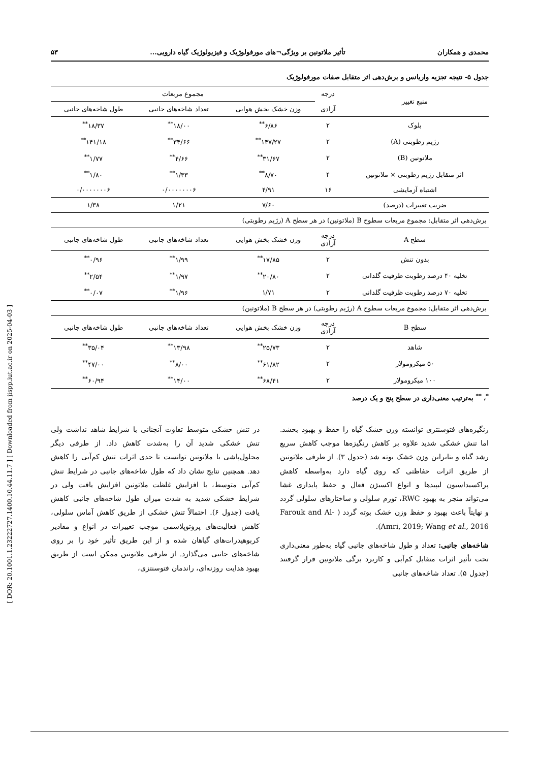[ DOR: 20.1001.1.23222727.1400.10.44.11.7 ] [ Downloaded from jispp.iut.ac.ir on 2025-04-03 ]
محمدی و همکاران تأثیر ملاتونین بر ویژگی¬های مورفولوژیک و فیزیولوژیک گیاه دارویی... ۵۳
جدول ۵- نتیجه تجزیه واریانس و برش‌دهی اثر متقابل صفات مورفولوژیک
| منبع تغییر | درجه | مجموع مربعات | | |
| --- | --- | --- | --- | --- |
| | آزادی | وزن خشک بخش هوایی | تعداد شاخه‌های جانبی | طول شاخه‌های جانبی |
| بلوک | ۲ | ۶/۸۶<sup>**</sup> | ۱۸/۰۰<sup>**</sup> | ۱۸/۳۷<sup>**</sup> |
| رژیم رطوبتی (A) | ۲ | ۱۴۷/۲۷<sup>**</sup> | ۳۴/۶۶<sup>**</sup> | ۱۴۱/۱۸<sup>**</sup> |
| ملاتونین (B) | ۲ | ۳۱/۶۷<sup>**</sup> | ۴/۶۶<sup>**</sup> | ۱/۷۷<sup>**</sup> |
| اثر متقابل رژیم رطوبتی × ملاتونین | ۴ | ۸/۷۰<sup>**</sup> | ۱/۳۳<sup>**</sup> | ۱/۸۰<sup>**</sup> |
| اشتباه آزمایشی | ۱۶ | ۴/۹۱ | ۰/۰۰۰۰۰۰۰۶ | ۰/۰۰۰۰۰۰۰۶ |
| ضریب تغییرات (درصد) | | ۷/۶۰ | ۱/۲۱ | ۱/۳۸ |
| برش‌دهی اثر متقابل: مجموع مربعات سطوح B (ملاتونین) در هر سطح A (رژیم رطوبتی) | | | | |
| سطح A | درجه آزادی | وزن خشک بخش هوایی | تعداد شاخه‌های جانبی | طول شاخه‌های جانبی |
| بدون تنش | ۲ | ۱۷/۸۵<sup>**</sup> | ۱/۹۹<sup>**</sup> | ۰/۹۶<sup>**</sup> |
| تخلیه ۴۰ درصد رطوبت ظرفیت گلدانی | ۲ | ۲۰/۸۰<sup>**</sup> | ۱/۹۷<sup>**</sup> | ۲/۵۴<sup>**</sup> |
| تخلیه ۷۰ درصد رطوبت ظرفیت گلدانی | ۲ | ۱/۷۱ | ۱/۹۶<sup>**</sup> | ۰/۰۷<sup>**</sup> |
| برش‌دهی اثر متقابل: مجموع مربعات سطوح A (رژیم رطوبتی) در هر سطح B (ملاتونین) | | | | |
| سطح B | درجه آزادی | وزن خشک بخش هوایی | تعداد شاخه‌های جانبی | طول شاخه‌های جانبی |
| شاهد | ۲ | ۲۵/۷۳<sup>**</sup> | ۱۳/۹۸<sup>**</sup> | ۳۵/۰۴<sup>**</sup> |
| ۵۰ میکرومولار | ۲ | ۶۱/۸۲<sup>**</sup> | ۸/۰۰<sup>**</sup> | ۴۷/۰۰<sup>**</sup> |
| ۱۰۰ میکرومولار | ۲ | ۶۸/۴۱<sup>**</sup> | ۱۴/۰۰<sup>**</sup> | ۶۰/۹۴<sup>**</sup> |
<sup>*</sup>، <sup>**</sup> به‌ترتیب معنی‌داری در سطح پنج و یک درصد
رنگیزه‌های فتوسنتزی توانسته وزن خشک گیاه را حفظ و بهبود بخشد. اما تنش خشکی شدید علاوه بر کاهش رنگیزه‌ها موجب کاهش سریع رشد گیاه و بنابراین وزن خشک بوته شد (جدول ۳). از طرفی ملاتونین از طریق اثرات حفاظتی که روی گیاه دارد به‌واسطه کاهش پراکسیداسیون لیپیدها و انواع اکسیژن فعال و حفظ پایداری غشا می‌تواند منجر به بهبود RWC، تورم سلولی و ساختارهای سلولی گردد و نهایتاً باعث بهبود و حفظ وزن خشک بوته گردد ( Farouk and Al-Amri, 2019; Wang et al., 2016).
شاخه‌های جانبی: تعداد و طول شاخه‌های جانبی گیاه به‌طور معنی‌داری تحت تأثیر اثرات متقابل کم‌آبی و کاربرد برگی ملاتونین قرار گرفتند (جدول ۵). تعداد شاخه‌های جانبی
در تنش خشکی متوسط تفاوت آنچنانی با شرایط شاهد نداشت ولی تنش خشکی شدید آن را به‌شدت کاهش داد. از طرفی دیگر محلول‌پاشی با ملاتونین توانست تا حدی اثرات تنش کم‌آبی را کاهش دهد. همچنین نتایج نشان داد که طول شاخه‌های جانبی در شرایط تنش کم‌آبی متوسط، با افزایش غلظت ملاتونین افزایش یافت ولی در شرایط خشکی شدید به شدت میزان طول شاخه‌های جانبی کاهش یافت (جدول ۶). احتمالاً تنش خشکی از طریق کاهش آماس سلولی، کاهش فعالیت‌های پروتوپلاسمی موجب تغییرات در انواع و مقادیر کربوهیدرات‌های گیاهان شده و از این طریق تأثیر خود را بر روی شاخه‌های جانبی می‌گذارد. از طرفی ملاتونین ممکن است از طریق بهبود هدایت روزنه‌ای، راندمان فتوسنتزی،